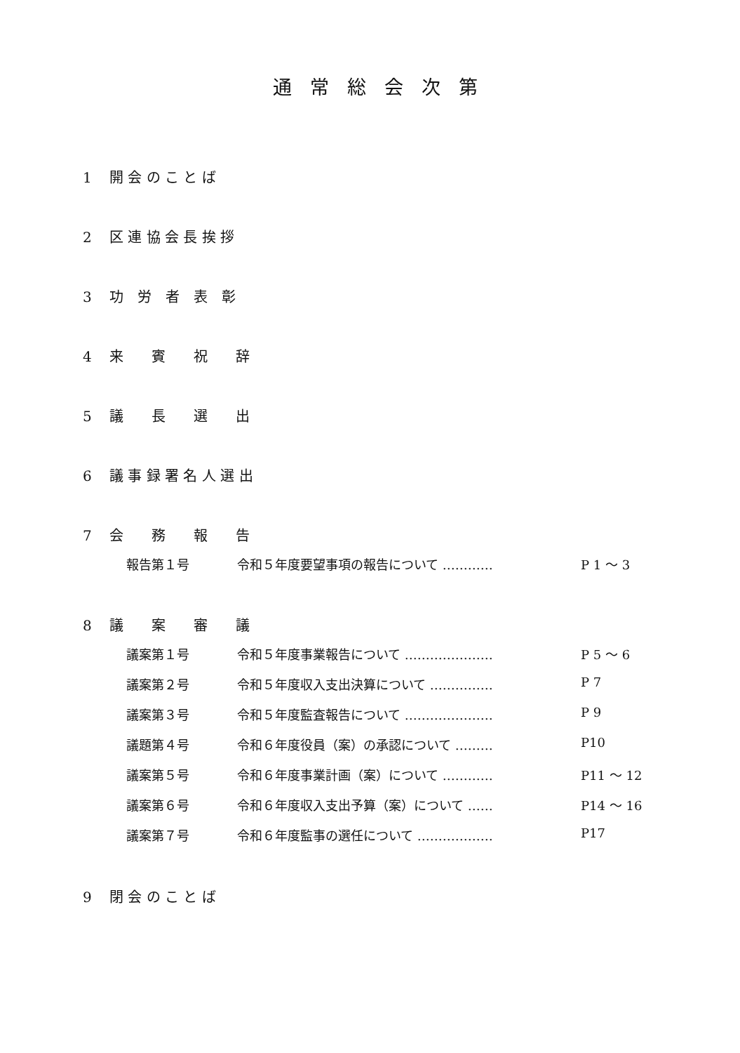通常総会次第
1 開 会 の こ と ば
2 区 連 協 会 長 挨 拶
3 功　労　者　表　彰
4 来　　賓　　祝　　辞
5 議　　長　　選　　出
6 議 事 録 署 名 人 選 出
7 会　　務　　報　　告
報告第１号 令和５年度要望事項の報告について ………… P 1 ～ 3
8 議　　案　　審　　議
議案第１号 令和５年度事業報告について ………………… P 5 ～ 6
議案第２号 令和５年度収入支出決算について …………… P 7
議案第３号 令和５年度監査報告について ………………… P 9
議題第４号 令和６年度役員（案）の承認について ……… P10
議案第５号 令和６年度事業計画（案）について ………… P11 ～ 12
議案第６号 令和６年度収入支出予算（案）について …… P14 ～ 16
議案第７号 令和６年度監事の選任について ……………… P17
9 閉 会 の こ と ば